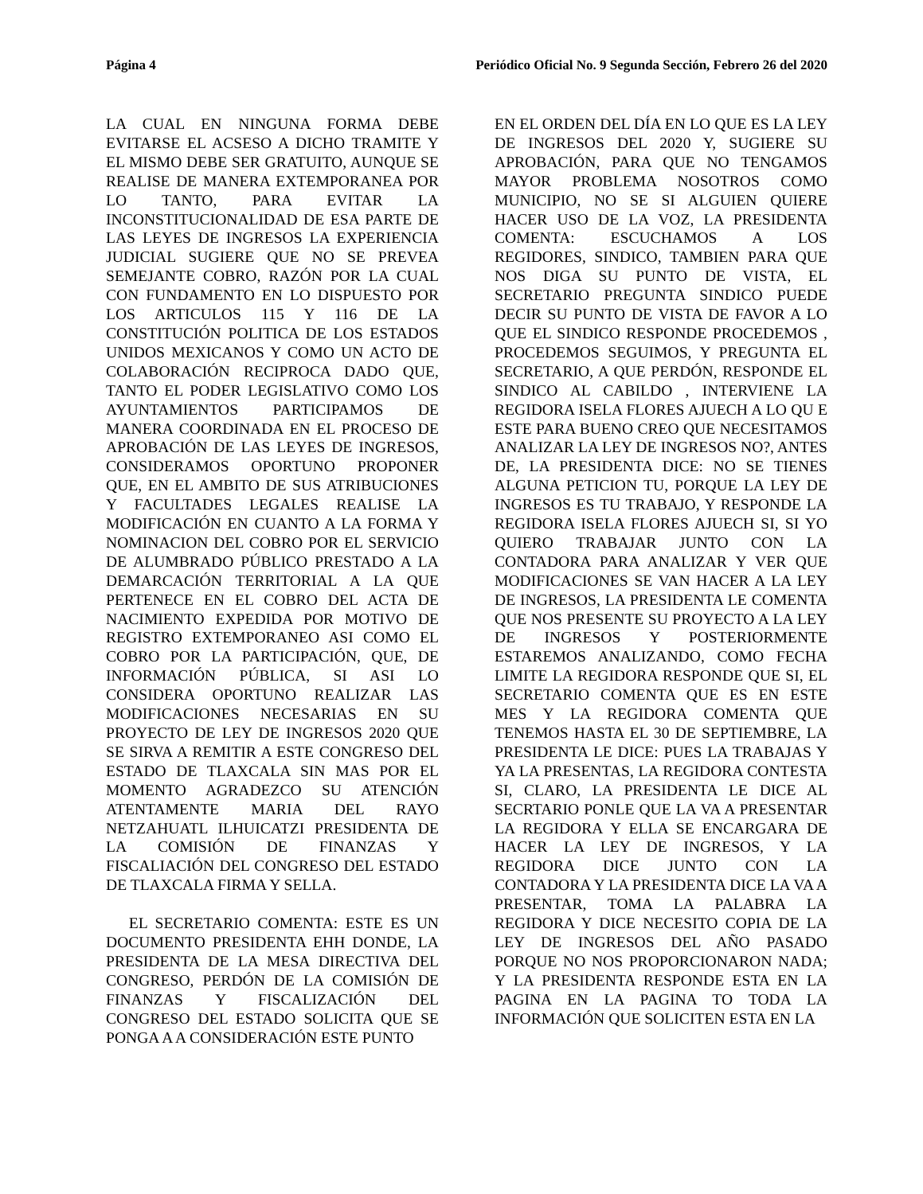Página 4 Periódico Oficial No. 9 Segunda Sección, Febrero 26 del 2020
LA CUAL EN NINGUNA FORMA DEBE EVITARSE EL ACSESO A DICHO TRAMITE Y EL MISMO DEBE SER GRATUITO, AUNQUE SE REALISE DE MANERA EXTEMPORANEA POR LO TANTO, PARA EVITAR LA INCONSTITUCIONALIDAD DE ESA PARTE DE LAS LEYES DE INGRESOS LA EXPERIENCIA JUDICIAL SUGIERE QUE NO SE PREVEA SEMEJANTE COBRO, RAZÓN POR LA CUAL CON FUNDAMENTO EN LO DISPUESTO POR LOS ARTICULOS 115 Y 116 DE LA CONSTITUCIÓN POLITICA DE LOS ESTADOS UNIDOS MEXICANOS Y COMO UN ACTO DE COLABORACIÓN RECIPROCA DADO QUE, TANTO EL PODER LEGISLATIVO COMO LOS AYUNTAMIENTOS PARTICIPAMOS DE MANERA COORDINADA EN EL PROCESO DE APROBACIÓN DE LAS LEYES DE INGRESOS, CONSIDERAMOS OPORTUNO PROPONER QUE, EN EL AMBITO DE SUS ATRIBUCIONES Y FACULTADES LEGALES REALISE LA MODIFICACIÓN EN CUANTO A LA FORMA Y NOMINACION DEL COBRO POR EL SERVICIO DE ALUMBRADO PÚBLICO PRESTADO A LA DEMARCACIÓN TERRITORIAL A LA QUE PERTENECE EN EL COBRO DEL ACTA DE NACIMIENTO EXPEDIDA POR MOTIVO DE REGISTRO EXTEMPORANEO ASI COMO EL COBRO POR LA PARTICIPACIÓN, QUE, DE INFORMACIÓN PÚBLICA, SI ASI LO CONSIDERA OPORTUNO REALIZAR LAS MODIFICACIONES NECESARIAS EN SU PROYECTO DE LEY DE INGRESOS 2020 QUE SE SIRVA A REMITIR A ESTE CONGRESO DEL ESTADO DE TLAXCALA SIN MAS POR EL MOMENTO AGRADEZCO SU ATENCIÓN ATENTAMENTE MARIA DEL RAYO NETZAHUATL ILHUICATZI PRESIDENTA DE LA COMISIÓN DE FINANZAS Y FISCALIACIÓN DEL CONGRESO DEL ESTADO DE TLAXCALA FIRMA Y SELLA.
EL SECRETARIO COMENTA: ESTE ES UN DOCUMENTO PRESIDENTA EHH DONDE, LA PRESIDENTA DE LA MESA DIRECTIVA DEL CONGRESO, PERDÓN DE LA COMISIÓN DE FINANZAS Y FISCALIZACIÓN DEL CONGRESO DEL ESTADO SOLICITA QUE SE PONGA A A CONSIDERACIÓN ESTE PUNTO
EN EL ORDEN DEL DÍA EN LO QUE ES LA LEY DE INGRESOS DEL 2020 Y, SUGIERE SU APROBACIÓN, PARA QUE NO TENGAMOS MAYOR PROBLEMA NOSOTROS COMO MUNICIPIO, NO SE SI ALGUIEN QUIERE HACER USO DE LA VOZ, LA PRESIDENTA COMENTA: ESCUCHAMOS A LOS REGIDORES, SINDICO, TAMBIEN PARA QUE NOS DIGA SU PUNTO DE VISTA, EL SECRETARIO PREGUNTA SINDICO PUEDE DECIR SU PUNTO DE VISTA DE FAVOR A LO QUE EL SINDICO RESPONDE PROCEDEMOS , PROCEDEMOS SEGUIMOS, Y PREGUNTA EL SECRETARIO, A QUE PERDÓN, RESPONDE EL SINDICO AL CABILDO , INTERVIENE LA REGIDORA ISELA FLORES AJUECH A LO QU E ESTE PARA BUENO CREO QUE NECESITAMOS ANALIZAR LA LEY DE INGRESOS NO?, ANTES DE, LA PRESIDENTA DICE: NO SE TIENES ALGUNA PETICION TU, PORQUE LA LEY DE INGRESOS ES TU TRABAJO, Y RESPONDE LA REGIDORA ISELA FLORES AJUECH SI, SI YO QUIERO TRABAJAR JUNTO CON LA CONTADORA PARA ANALIZAR Y VER QUE MODIFICACIONES SE VAN HACER A LA LEY DE INGRESOS, LA PRESIDENTA LE COMENTA QUE NOS PRESENTE SU PROYECTO A LA LEY DE INGRESOS Y POSTERIORMENTE ESTAREMOS ANALIZANDO, COMO FECHA LIMITE LA REGIDORA RESPONDE QUE SI, EL SECRETARIO COMENTA QUE ES EN ESTE MES Y LA REGIDORA COMENTA QUE TENEMOS HASTA EL 30 DE SEPTIEMBRE, LA PRESIDENTA LE DICE: PUES LA TRABAJAS Y YA LA PRESENTAS, LA REGIDORA CONTESTA SI, CLARO, LA PRESIDENTA LE DICE AL SECRTARIO PONLE QUE LA VA A PRESENTAR LA REGIDORA Y ELLA SE ENCARGARA DE HACER LA LEY DE INGRESOS, Y LA REGIDORA DICE JUNTO CON LA CONTADORA Y LA PRESIDENTA DICE LA VA A PRESENTAR, TOMA LA PALABRA LA REGIDORA Y DICE NECESITO COPIA DE LA LEY DE INGRESOS DEL AÑO PASADO PORQUE NO NOS PROPORCIONARON NADA; Y LA PRESIDENTA RESPONDE ESTA EN LA PAGINA EN LA PAGINA TO TODA LA INFORMACIÓN QUE SOLICITEN ESTA EN LA